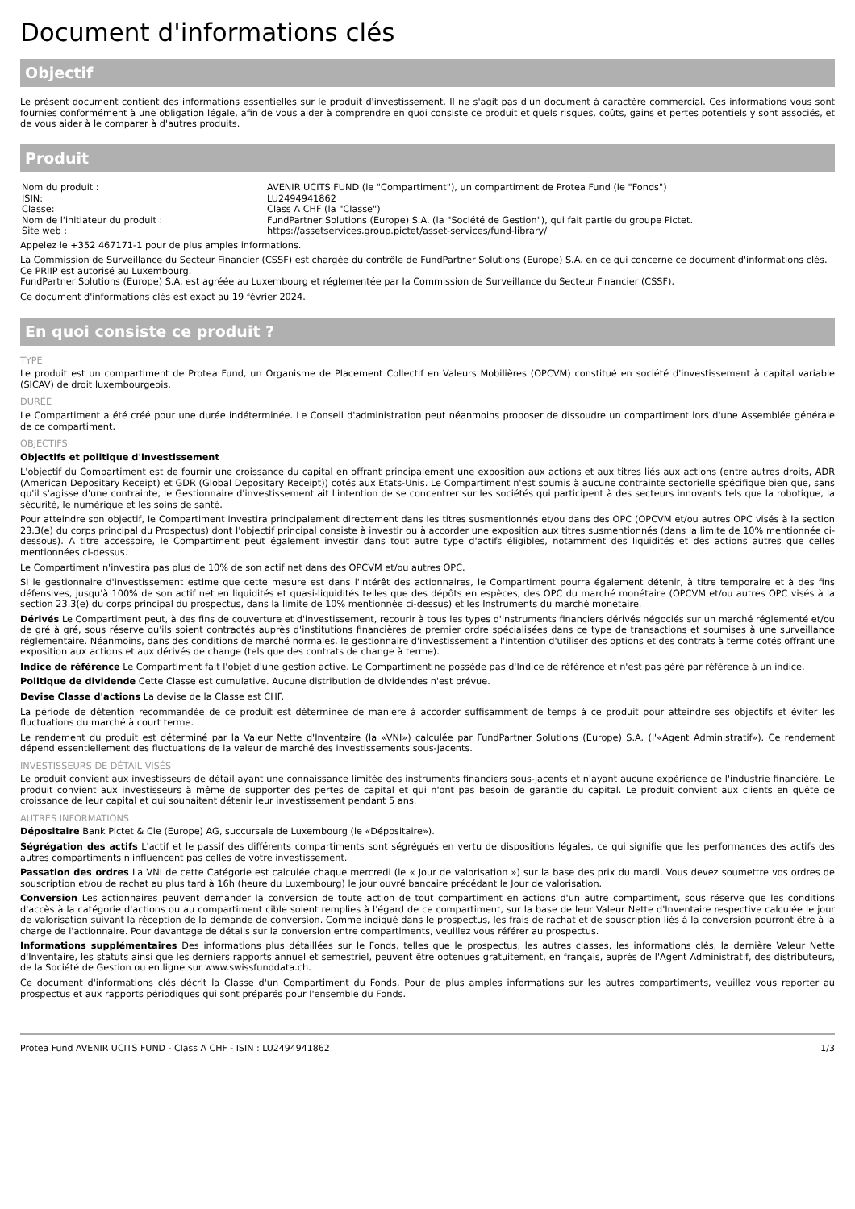Document d'informations clés
Objectif
Le présent document contient des informations essentielles sur le produit d'investissement. Il ne s'agit pas d'un document à caractère commercial. Ces informations vous sont fournies conformément à une obligation légale, afin de vous aider à comprendre en quoi consiste ce produit et quels risques, coûts, gains et pertes potentiels y sont associés, et de vous aider à le comparer à d'autres produits.
Produit
| Nom du produit : | AVENIR UCITS FUND (le "Compartiment"), un compartiment de Protea Fund (le "Fonds") |
| ISIN: | LU2494941862 |
| Classe: | Class A CHF (la "Classe") |
| Nom de l'initiateur du produit : | FundPartner Solutions (Europe) S.A. (la "Société de Gestion"), qui fait partie du groupe Pictet. |
| Site web : | https://assetservices.group.pictet/asset-services/fund-library/ |
Appelez le +352 467171-1 pour de plus amples informations.
La Commission de Surveillance du Secteur Financier (CSSF) est chargée du contrôle de FundPartner Solutions (Europe) S.A. en ce qui concerne ce document d'informations clés.
Ce PRIIP est autorisé au Luxembourg.
FundPartner Solutions (Europe) S.A. est agréée au Luxembourg et réglementée par la Commission de Surveillance du Secteur Financier (CSSF).
Ce document d'informations clés est exact au 19 février 2024.
En quoi consiste ce produit ?
TYPE
Le produit est un compartiment de Protea Fund, un Organisme de Placement Collectif en Valeurs Mobilières (OPCVM) constitué en société d'investissement à capital variable (SICAV) de droit luxembourgeois.
DURÉE
Le Compartiment a été créé pour une durée indéterminée. Le Conseil d'administration peut néanmoins proposer de dissoudre un compartiment lors d'une Assemblée générale de ce compartiment.
OBJECTIFS
Objectifs et politique d'investissement
L'objectif du Compartiment est de fournir une croissance du capital en offrant principalement une exposition aux actions et aux titres liés aux actions (entre autres droits, ADR (American Depositary Receipt) et GDR (Global Depositary Receipt)) cotés aux Etats-Unis. Le Compartiment n'est soumis à aucune contrainte sectorielle spécifique bien que, sans qu'il s'agisse d'une contrainte, le Gestionnaire d'investissement ait l'intention de se concentrer sur les sociétés qui participent à des secteurs innovants tels que la robotique, la sécurité, le numérique et les soins de santé.
Pour atteindre son objectif, le Compartiment investira principalement directement dans les titres susmentionnés et/ou dans des OPC (OPCVM et/ou autres OPC visés à la section 23.3(e) du corps principal du Prospectus) dont l'objectif principal consiste à investir ou à accorder une exposition aux titres susmentionnés (dans la limite de 10% mentionnée ci-dessous). A titre accessoire, le Compartiment peut également investir dans tout autre type d'actifs éligibles, notamment des liquidités et des actions autres que celles mentionnées ci-dessus.
Le Compartiment n'investira pas plus de 10% de son actif net dans des OPCVM et/ou autres OPC.
Si le gestionnaire d'investissement estime que cette mesure est dans l'intérêt des actionnaires, le Compartiment pourra également détenir, à titre temporaire et à des fins défensives, jusqu'à 100% de son actif net en liquidités et quasi-liquidités telles que des dépôts en espèces, des OPC du marché monétaire (OPCVM et/ou autres OPC visés à la section 23.3(e) du corps principal du prospectus, dans la limite de 10% mentionnée ci-dessus) et les Instruments du marché monétaire.
Dérivés Le Compartiment peut, à des fins de couverture et d'investissement, recourir à tous les types d'instruments financiers dérivés négociés sur un marché réglementé et/ou de gré à gré, sous réserve qu'ils soient contractés auprès d'institutions financières de premier ordre spécialisées dans ce type de transactions et soumises à une surveillance réglementaire. Néanmoins, dans des conditions de marché normales, le gestionnaire d'investissement a l'intention d'utiliser des options et des contrats à terme cotés offrant une exposition aux actions et aux dérivés de change (tels que des contrats de change à terme).
Indice de référence Le Compartiment fait l'objet d'une gestion active. Le Compartiment ne possède pas d'Indice de référence et n'est pas géré par référence à un indice.
Politique de dividende Cette Classe est cumulative. Aucune distribution de dividendes n'est prévue.
Devise Classe d'actions La devise de la Classe est CHF.
La période de détention recommandée de ce produit est déterminée de manière à accorder suffisamment de temps à ce produit pour atteindre ses objectifs et éviter les fluctuations du marché à court terme.
Le rendement du produit est déterminé par la Valeur Nette d'Inventaire (la «VNI») calculée par FundPartner Solutions (Europe) S.A. (l'«Agent Administratif»). Ce rendement dépend essentiellement des fluctuations de la valeur de marché des investissements sous-jacents.
INVESTISSEURS DE DÉTAIL VISÉS
Le produit convient aux investisseurs de détail ayant une connaissance limitée des instruments financiers sous-jacents et n'ayant aucune expérience de l'industrie financière. Le produit convient aux investisseurs à même de supporter des pertes de capital et qui n'ont pas besoin de garantie du capital. Le produit convient aux clients en quête de croissance de leur capital et qui souhaitent détenir leur investissement pendant 5 ans.
AUTRES INFORMATIONS
Dépositaire Bank Pictet & Cie (Europe) AG, succursale de Luxembourg (le «Dépositaire»).
Ségrégation des actifs L'actif et le passif des différents compartiments sont ségrégués en vertu de dispositions légales, ce qui signifie que les performances des actifs des autres compartiments n'influencent pas celles de votre investissement.
Passation des ordres La VNI de cette Catégorie est calculée chaque mercredi (le « Jour de valorisation ») sur la base des prix du mardi. Vous devez soumettre vos ordres de souscription et/ou de rachat au plus tard à 16h (heure du Luxembourg) le jour ouvré bancaire précédant le Jour de valorisation.
Conversion Les actionnaires peuvent demander la conversion de toute action de tout compartiment en actions d'un autre compartiment, sous réserve que les conditions d'accès à la catégorie d'actions ou au compartiment cible soient remplies à l'égard de ce compartiment, sur la base de leur Valeur Nette d'Inventaire respective calculée le jour de valorisation suivant la réception de la demande de conversion. Comme indiqué dans le prospectus, les frais de rachat et de souscription liés à la conversion pourront être à la charge de l'actionnaire. Pour davantage de détails sur la conversion entre compartiments, veuillez vous référer au prospectus.
Informations supplémentaires Des informations plus détaillées sur le Fonds, telles que le prospectus, les autres classes, les informations clés, la dernière Valeur Nette d'Inventaire, les statuts ainsi que les derniers rapports annuel et semestriel, peuvent être obtenues gratuitement, en français, auprès de l'Agent Administratif, des distributeurs, de la Société de Gestion ou en ligne sur www.swissfunddata.ch.
Ce document d'informations clés décrit la Classe d'un Compartiment du Fonds. Pour de plus amples informations sur les autres compartiments, veuillez vous reporter au prospectus et aux rapports périodiques qui sont préparés pour l'ensemble du Fonds.
Protea Fund AVENIR UCITS FUND - Class A CHF - ISIN : LU2494941862 1/3